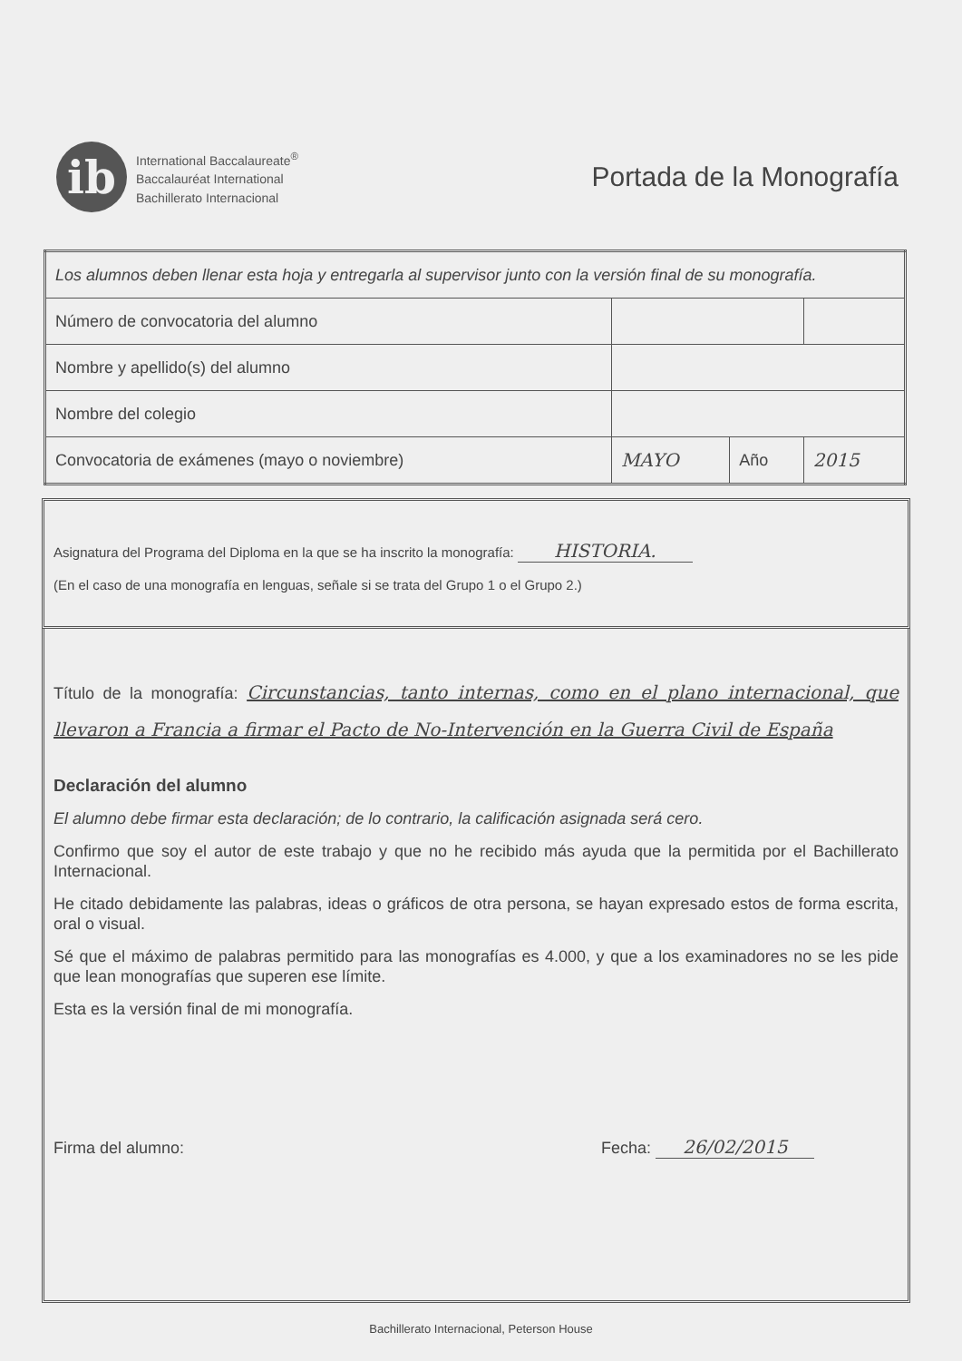ib
International Baccalaureate<sup>®</sup>
Baccalauréat International
Bachillerato Internacional
Portada de la Monografía
| Los alumnos deben llenar esta hoja y entregarla al supervisor junto con la versión final de su monografía. | | | |
| Número de convocatoria del alumno | | | |
| Nombre y apellido(s) del alumno | | | |
| Nombre del colegio | | | |
| Convocatoria de exámenes (mayo o noviembre) | MAYO | Año | 2015 |
Asignatura del Programa del Diploma en la que se ha inscrito la monografía: HISTORIA.
(En el caso de una monografía en lenguas, señale si se trata del Grupo 1 o el Grupo 2.)
Título de la monografía: Circunstancias, tanto internas, como en el plano internacional, que llevaron a Francia a firmar el Pacto de No-Intervención en la Guerra Civil de España
Declaración del alumno
El alumno debe firmar esta declaración; de lo contrario, la calificación asignada será cero.
Confirmo que soy el autor de este trabajo y que no he recibido más ayuda que la permitida por el Bachillerato Internacional.
He citado debidamente las palabras, ideas o gráficos de otra persona, se hayan expresado estos de forma escrita, oral o visual.
Sé que el máximo de palabras permitido para las monografías es 4.000, y que a los examinadores no se les pide que lean monografías que superen ese límite.
Esta es la versión final de mi monografía.
Firma del alumno: Fecha: 26/02/2015
Bachillerato Internacional, Peterson House